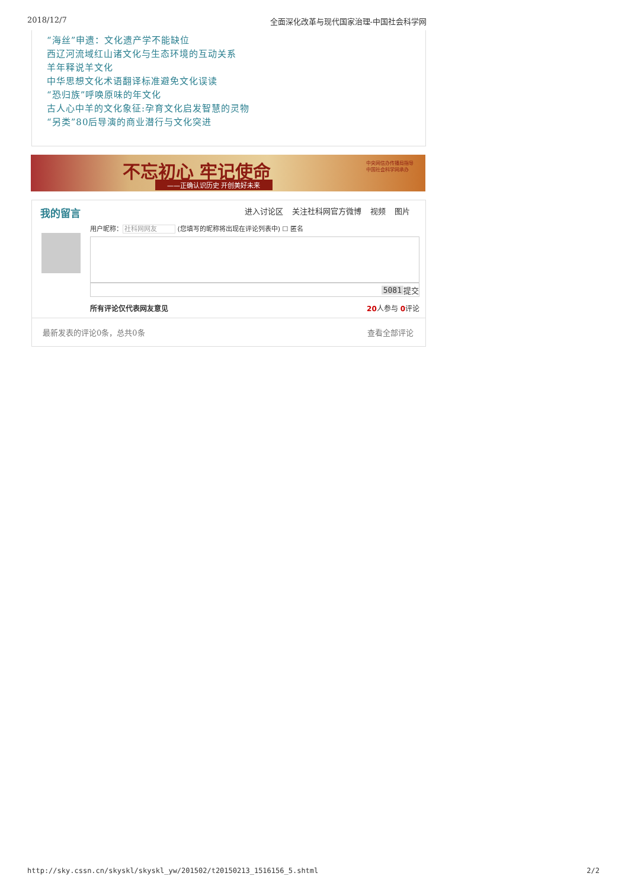2018/12/7 全面深化改革与现代国家治理-中国社会科学网
“海丝”申遗：文化遗产学不能缺位
西辽河流域红山诸文化与生态环境的互动关系
羊年释说羊文化
中华思想文化术语翻译标准避免文化误读
“恐归族”呼唤原味的年文化
古人心中羊的文化象征:孕育文化启发智慧的灵物
“另类”80后导演的商业潜行与文化突进
不忘初心 牢记使命
——正确认识历史 开创美好未来
中央网信办传播局指导
中国社会科学网承办
我的留言
进入讨论区 关注社科网官方微博 视频 图片
用户昵称：社科网网友 (您填写的昵称将出现在评论列表中) ☐ 匿名
5081 提交
所有评论仅代表网友意见 20人参与 0评论
最新发表的评论0条，总共0条 查看全部评论
http://sky.cssn.cn/skyskl/skyskl_yw/201502/t20150213_1516156_5.shtml 2/2